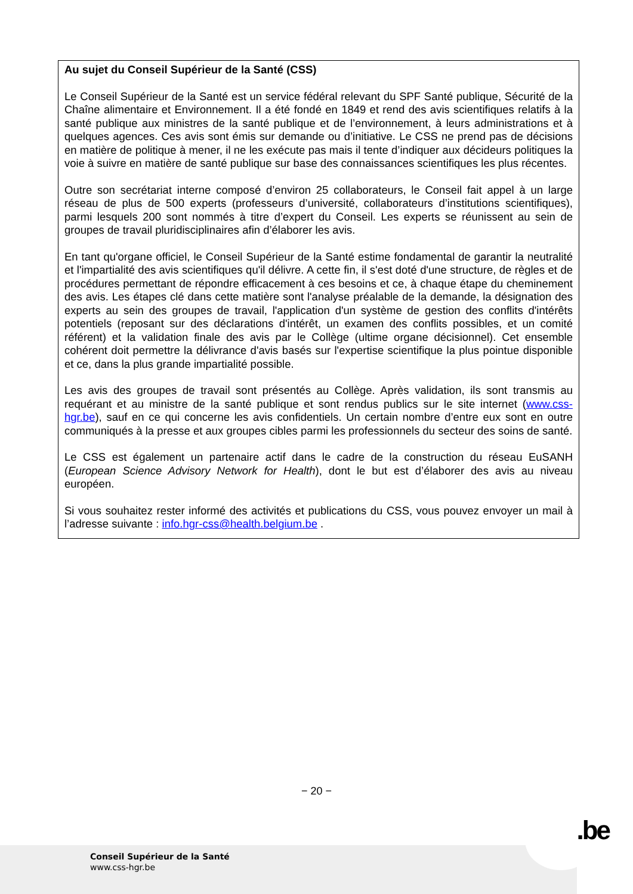Au sujet du Conseil Supérieur de la Santé (CSS)
Le Conseil Supérieur de la Santé est un service fédéral relevant du SPF Santé publique, Sécurité de la Chaîne alimentaire et Environnement. Il a été fondé en 1849 et rend des avis scientifiques relatifs à la santé publique aux ministres de la santé publique et de l’environnement, à leurs administrations et à quelques agences. Ces avis sont émis sur demande ou d’initiative. Le CSS ne prend pas de décisions en matière de politique à mener, il ne les exécute pas mais il tente d’indiquer aux décideurs politiques la voie à suivre en matière de santé publique sur base des connaissances scientifiques les plus récentes.
Outre son secrétariat interne composé d’environ 25 collaborateurs, le Conseil fait appel à un large réseau de plus de 500 experts (professeurs d’université, collaborateurs d’institutions scientifiques), parmi lesquels 200 sont nommés à titre d’expert du Conseil. Les experts se réunissent au sein de groupes de travail pluridisciplinaires afin d’élaborer les avis.
En tant qu'organe officiel, le Conseil Supérieur de la Santé estime fondamental de garantir la neutralité et l'impartialité des avis scientifiques qu'il délivre. A cette fin, il s'est doté d'une structure, de règles et de procédures permettant de répondre efficacement à ces besoins et ce, à chaque étape du cheminement des avis. Les étapes clé dans cette matière sont l'analyse préalable de la demande, la désignation des experts au sein des groupes de travail, l'application d'un système de gestion des conflits d'intérêts potentiels (reposant sur des déclarations d'intérêt, un examen des conflits possibles, et un comité référent) et la validation finale des avis par le Collège (ultime organe décisionnel). Cet ensemble cohérent doit permettre la délivrance d'avis basés sur l'expertise scientifique la plus pointue disponible et ce, dans la plus grande impartialité possible.
Les avis des groupes de travail sont présentés au Collège. Après validation, ils sont transmis au requérant et au ministre de la santé publique et sont rendus publics sur le site internet (www.css-hgr.be), sauf en ce qui concerne les avis confidentiels. Un certain nombre d’entre eux sont en outre communiqués à la presse et aux groupes cibles parmi les professionnels du secteur des soins de santé.
Le CSS est également un partenaire actif dans le cadre de la construction du réseau EuSANH (European Science Advisory Network for Health), dont le but est d’élaborer des avis au niveau européen.
Si vous souhaitez rester informé des activités et publications du CSS, vous pouvez envoyer un mail à l’adresse suivante : info.hgr-css@health.belgium.be .
− 20 −
.be
Conseil Supérieur de la Santé
www.css-hgr.be